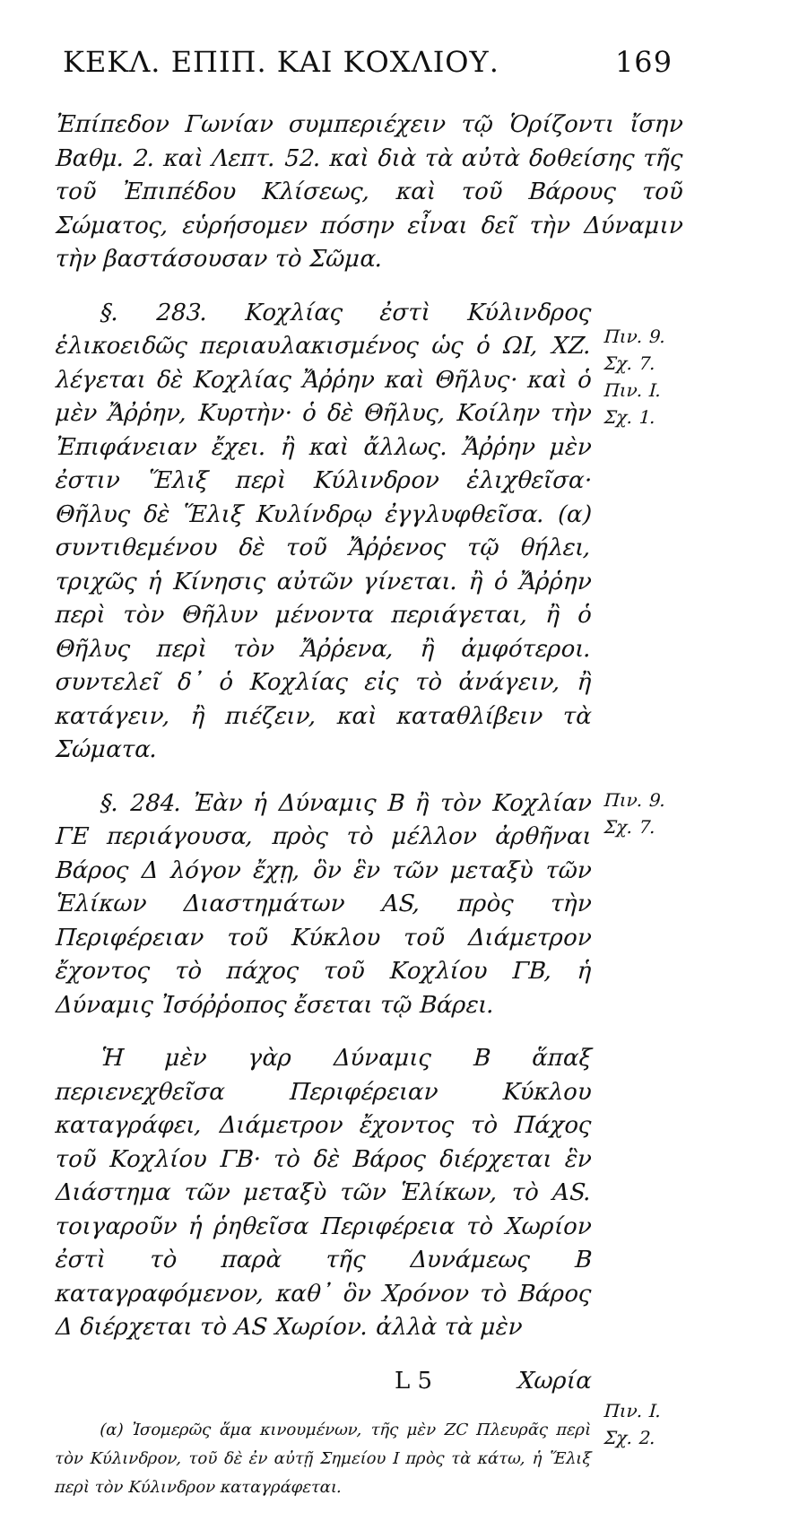ΚΕΚΛ. ΕΠΙΠ. ΚΑΙ ΚΟΧΛΙΟΥ. 169
Ἐπίπεδον Γωνίαν συμπεριέχειν τῷ Ὁρίζοντι ἴσην Βαθμ. 2. καὶ Λεπτ. 52. καὶ διὰ τὰ αὐτὰ δοθείσης τῆς τοῦ Ἐπιπέδου Κλίσεως, καὶ τοῦ Βάρους τοῦ Σώματος, εὑρήσομεν πόσην εἶναι δεῖ τὴν Δύναμιν τὴν βαστάσουσαν τὸ Σῶμα.
§. 283. Κοχλίας ἐστὶ Κύλινδρος ἑλικοειδῶς περιαυλακισμένος ὡς ὁ ΩΙ, ΧΖ. λέγεται δὲ Κοχλίας Ἄῤῥην καὶ Θῆλυς· καὶ ὁ μὲν Ἄῤῥην, Κυρτὴν· ὁ δὲ Θῆλυς, Κοίλην τὴν Ἐπιφάνειαν ἔχει. ἢ καὶ ἄλλως. Ἄῤῥην μὲν ἐστιν Ἕλιξ περὶ Κύλινδρον ἑλιχθεῖσα· Θῆλυς δὲ Ἕλιξ Κυλίνδρῳ ἐγγλυφθεῖσα. (α) συντιθεμένου δὲ τοῦ Ἄῤῥενος τῷ θήλει, τριχῶς ἡ Κίνησις αὐτῶν γίνεται. ἢ ὁ Ἄῤῥην περὶ τὸν Θῆλυν μένοντα περιάγεται, ἢ ὁ Θῆλυς περὶ τὸν Ἄῤῥενα, ἢ ἀμφότεροι. συντελεῖ δ᾽ ὁ Κοχλίας εἰς τὸ ἀνάγειν, ἢ κατάγειν, ἢ πιέζειν, καὶ καταθλίβειν τὰ Σώματα.
Πιν. 9.
Σχ. 7.
Πιν. Ι.
Σχ. 1.
§. 284. Ἐὰν ἡ Δύναμις Β ἢ τὸν Κοχλίαν ΓΕ περιάγουσα, πρὸς τὸ μέλλον ἀρθῆναι Βάρος Δ λόγον ἔχῃ, ὃν ἓν τῶν μεταξὺ τῶν Ἑλίκων Διαστημάτων ΑS, πρὸς τὴν Περιφέρειαν τοῦ Κύκλου τοῦ Διάμετρον ἔχοντος τὸ πάχος τοῦ Κοχλίου ΓΒ, ἡ Δύναμις Ἰσόῤῥοπος ἔσεται τῷ Βάρει.
Ἡ μὲν γὰρ Δύναμις Β ἅπαξ περιενεχθεῖσα Περιφέρειαν Κύκλου καταγράφει, Διάμετρον ἔχοντος τὸ Πάχος τοῦ Κοχλίου ΓΒ· τὸ δὲ Βάρος διέρχεται ἓν Διάστημα τῶν μεταξὺ τῶν Ἑλίκων, τὸ ΑS. τοιγαροῦν ἡ ῥηθεῖσα Περιφέρεια τὸ Χωρίον ἐστὶ τὸ παρὰ τῆς Δυνάμεως Β καταγραφόμενον, καθ᾽ ὃν Χρόνον τὸ Βάρος Δ διέρχεται τὸ ΑS Χωρίον. ἀλλὰ τὰ μὲν
L 5 Χωρία
Πιν. 9.
Σχ. 7.
(α) Ἰσομερῶς ἅμα κινουμένων, τῆς μὲν ΖC Πλευρᾶς περὶ τὸν Κύλινδρον, τοῦ δὲ ἐν αὐτῇ Σημείου Ι πρὸς τὰ κάτω, ἡ Ἕλιξ περὶ τὸν Κύλινδρον καταγράφεται.
Πιν. Ι.
Σχ. 2.